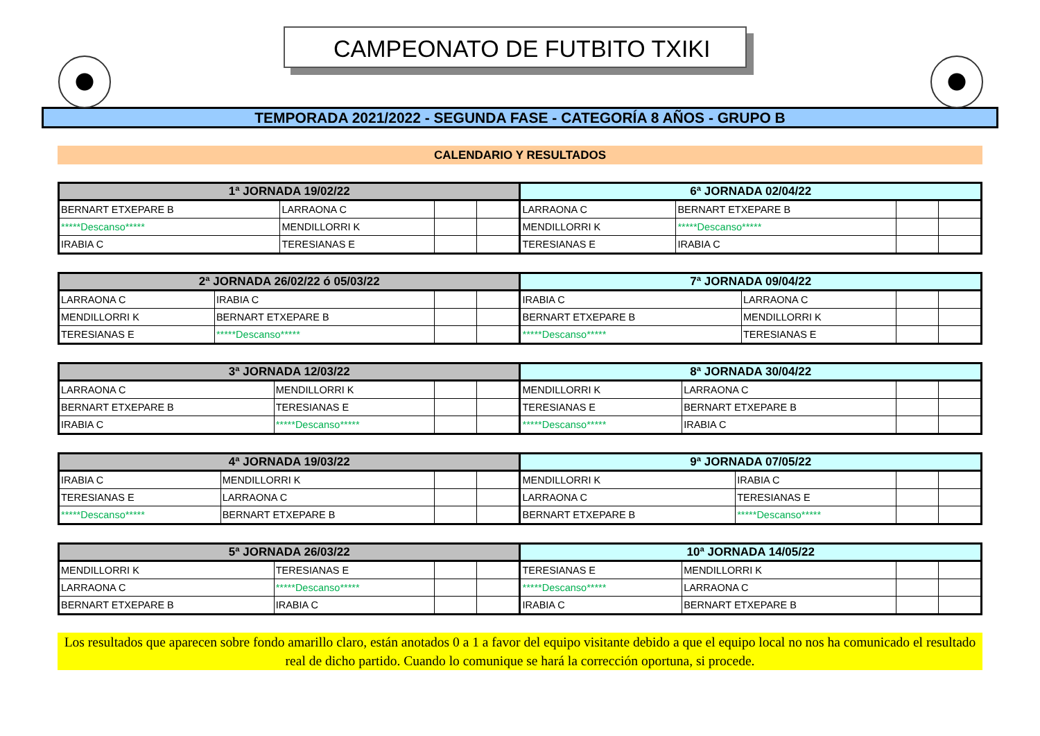CAMPEONATO DE FUTBITO TXIKI
TEMPORADA 2021/2022 - SEGUNDA FASE - CATEGORÍA 8 AÑOS - GRUPO B
CALENDARIO Y RESULTADOS
| 1ª JORNADA 19/02/22 | | | | 6ª JORNADA 02/04/22 | | | |
| --- | --- | --- | --- | --- | --- | --- | --- |
| BERNART ETXEPARE B | LARRAONA C | | | LARRAONA C | BERNART ETXEPARE B | | |
| *****Descanso***** | MENDILLORRI K | | | MENDILLORRI K | *****Descanso***** | | |
| IRABIA C | TERESIANAS E | | | TERESIANAS E | IRABIA C | | |
| 2ª JORNADA 26/02/22 ó 05/03/22 | | | | 7ª JORNADA 09/04/22 | | | |
| --- | --- | --- | --- | --- | --- | --- | --- |
| LARRAONA C | IRABIA C | | | IRABIA C | LARRAONA C | | |
| MENDILLORRI K | BERNART ETXEPARE B | | | BERNART ETXEPARE B | MENDILLORRI K | | |
| TERESIANAS E | *****Descanso***** | | | *****Descanso***** | TERESIANAS E | | |
| 3ª JORNADA 12/03/22 | | | | 8ª JORNADA 30/04/22 | | | |
| --- | --- | --- | --- | --- | --- | --- | --- |
| LARRAONA C | MENDILLORRI K | | | MENDILLORRI K | LARRAONA C | | |
| BERNART ETXEPARE B | TERESIANAS E | | | TERESIANAS E | BERNART ETXEPARE B | | |
| IRABIA C | *****Descanso***** | | | *****Descanso***** | IRABIA C | | |
| 4ª JORNADA 19/03/22 | | | | 9ª JORNADA 07/05/22 | | | |
| --- | --- | --- | --- | --- | --- | --- | --- |
| IRABIA C | MENDILLORRI K | | | MENDILLORRI K | IRABIA C | | |
| TERESIANAS E | LARRAONA C | | | LARRAONA C | TERESIANAS E | | |
| *****Descanso***** | BERNART ETXEPARE B | | | BERNART ETXEPARE B | *****Descanso***** | | |
| 5ª JORNADA 26/03/22 | | | | 10ª JORNADA 14/05/22 | | | |
| --- | --- | --- | --- | --- | --- | --- | --- |
| MENDILLORRI K | TERESIANAS E | | | TERESIANAS E | MENDILLORRI K | | |
| LARRAONA C | *****Descanso***** | | | *****Descanso***** | LARRAONA C | | |
| BERNART ETXEPARE B | IRABIA C | | | IRABIA C | BERNART ETXEPARE B | | |
Los resultados que aparecen sobre fondo amarillo claro, están anotados 0 a 1 a favor del equipo visitante debido a que el equipo local no nos ha comunicado el resultado real de dicho partido. Cuando lo comunique se hará la corrección oportuna, si procede.